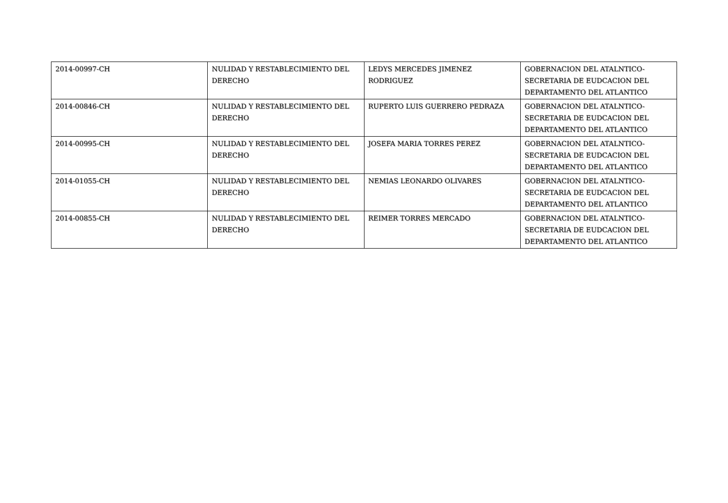| 2014-00997-CH | NULIDAD Y RESTABLECIMIENTO DEL DERECHO | LEDYS MERCEDES JIMENEZ RODRIGUEZ | GOBERNACION DEL ATALNTICO-SECRETARIA DE EUDCACION DEL DEPARTAMENTO DEL ATLANTICO |
| 2014-00846-CH | NULIDAD Y RESTABLECIMIENTO DEL DERECHO | RUPERTO LUIS GUERRERO PEDRAZA | GOBERNACION DEL ATALNTICO-SECRETARIA DE EUDCACION DEL DEPARTAMENTO DEL ATLANTICO |
| 2014-00995-CH | NULIDAD Y RESTABLECIMIENTO DEL DERECHO | JOSEFA MARIA TORRES PEREZ | GOBERNACION DEL ATALNTICO-SECRETARIA DE EUDCACION DEL DEPARTAMENTO DEL ATLANTICO |
| 2014-01055-CH | NULIDAD Y RESTABLECIMIENTO DEL DERECHO | NEMIAS LEONARDO OLIVARES | GOBERNACION DEL ATALNTICO-SECRETARIA DE EUDCACION DEL DEPARTAMENTO DEL ATLANTICO |
| 2014-00855-CH | NULIDAD Y RESTABLECIMIENTO DEL DERECHO | REIMER TORRES MERCADO | GOBERNACION DEL ATALNTICO-SECRETARIA DE EUDCACION DEL DEPARTAMENTO DEL ATLANTICO |